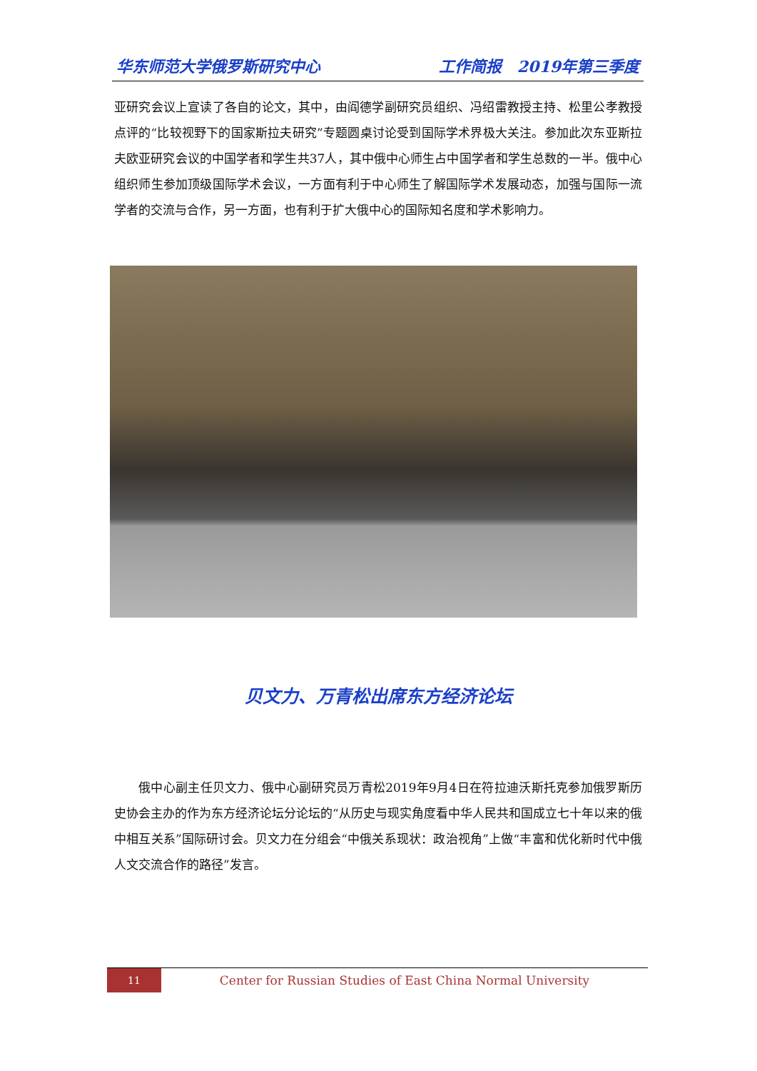华东师范大学俄罗斯研究中心 工作简报　2019年第三季度
亚研究会议上宣读了各自的论文，其中，由阎德学副研究员组织、冯绍雷教授主持、松里公孝教授点评的“比较视野下的国家斯拉夫研究”专题圆桌讨论受到国际学术界极大关注。参加此次东亚斯拉夫欧亚研究会议的中国学者和学生共37人，其中俄中心师生占中国学者和学生总数的一半。俄中心组织师生参加顶级国际学术会议，一方面有利于中心师生了解国际学术发展动态，加强与国际一流学者的交流与合作，另一方面，也有利于扩大俄中心的国际知名度和学术影响力。
贝文力、万青松出席东方经济论坛
俄中心副主任贝文力、俄中心副研究员万青松2019年9月4日在符拉迪沃斯托克参加俄罗斯历史协会主办的作为东方经济论坛分论坛的“从历史与现实角度看中华人民共和国成立七十年以来的俄中相互关系”国际研讨会。贝文力在分组会“中俄关系现状：政治视角”上做“丰富和优化新时代中俄人文交流合作的路径”发言。
11
Center for Russian Studies of East China Normal University